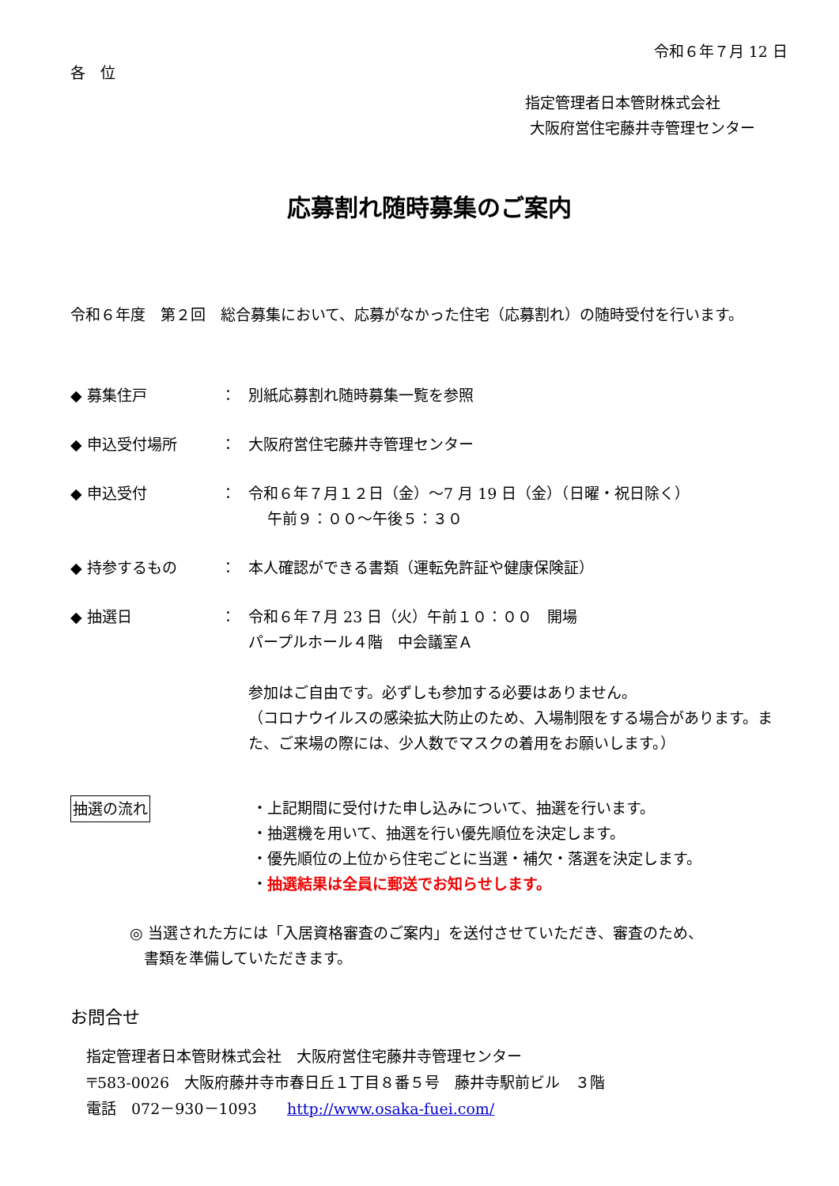令和６年７月 12 日
各　位
指定管理者日本管財株式会社
大阪府営住宅藤井寺管理センター
応募割れ随時募集のご案内
令和６年度　第２回　総合募集において、応募がなかった住宅（応募割れ）の随時受付を行います。
◆ 募集住戸 ： 別紙応募割れ随時募集一覧を参照
◆ 申込受付場所 ： 大阪府営住宅藤井寺管理センター
◆ 申込受付 ： 令和６年７月１２日（金）～7 月 19 日（金）（日曜・祝日除く）
午前９：００～午後５：３０
◆ 持参するもの ： 本人確認ができる書類（運転免許証や健康保険証）
◆ 抽選日 ： 令和６年７月 23 日（火）午前１０：００　開場
パープルホール４階　中会議室Ａ
参加はご自由です。必ずしも参加する必要はありません。
（コロナウイルスの感染拡大防止のため、入場制限をする場合があります。また、ご来場の際には、少人数でマスクの着用をお願いします。）
抽選の流れ ・上記期間に受付けた申し込みについて、抽選を行います。
・抽選機を用いて、抽選を行い優先順位を決定します。
・優先順位の上位から住宅ごとに当選・補欠・落選を決定します。
・抽選結果は全員に郵送でお知らせします。
◎ 当選された方には「入居資格審査のご案内」を送付させていただき、審査のため、
書類を準備していただきます。
お問合せ
指定管理者日本管財株式会社　大阪府営住宅藤井寺管理センター
〒583-0026　大阪府藤井寺市春日丘１丁目８番５号　藤井寺駅前ビル　３階
電話　072－930－1093　　http://www.osaka-fuei.com/